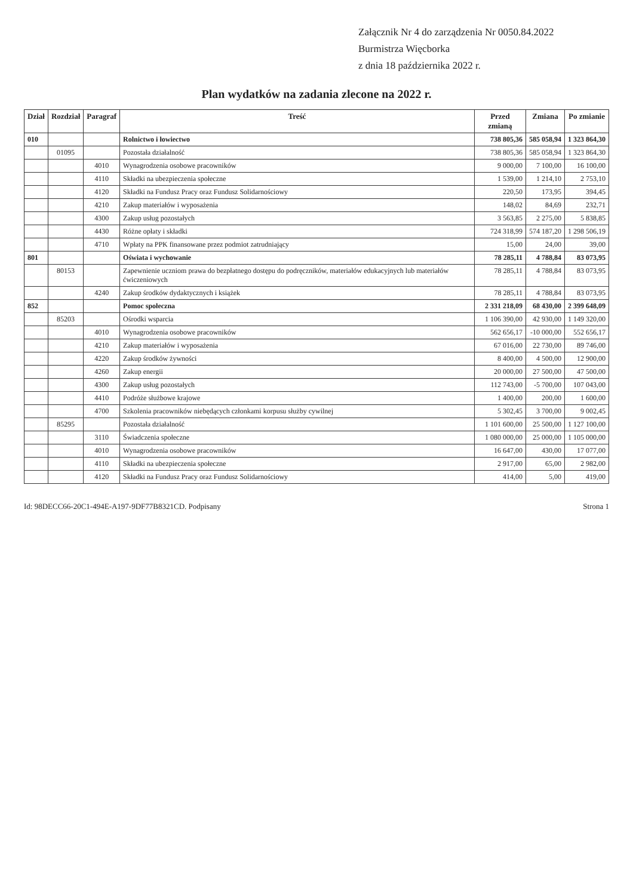Załącznik Nr 4 do zarządzenia Nr 0050.84.2022
Burmistrza Więcborka
z dnia 18 października 2022 r.
Plan wydatków na zadania zlecone na 2022 r.
| Dział | Rozdział | Paragraf | Treść | Przed zmianą | Zmiana | Po zmianie |
| --- | --- | --- | --- | --- | --- | --- |
| 010 | | | Rolnictwo i łowiectwo | 738 805,36 | 585 058,94 | 1 323 864,30 |
| | 01095 | | Pozostała działalność | 738 805,36 | 585 058,94 | 1 323 864,30 |
| | | 4010 | Wynagrodzenia osobowe pracowników | 9 000,00 | 7 100,00 | 16 100,00 |
| | | 4110 | Składki na ubezpieczenia społeczne | 1 539,00 | 1 214,10 | 2 753,10 |
| | | 4120 | Składki na Fundusz Pracy oraz Fundusz Solidarnościowy | 220,50 | 173,95 | 394,45 |
| | | 4210 | Zakup materiałów i wyposażenia | 148,02 | 84,69 | 232,71 |
| | | 4300 | Zakup usług pozostałych | 3 563,85 | 2 275,00 | 5 838,85 |
| | | 4430 | Różne opłaty i składki | 724 318,99 | 574 187,20 | 1 298 506,19 |
| | | 4710 | Wpłaty na PPK finansowane przez podmiot zatrudniający | 15,00 | 24,00 | 39,00 |
| 801 | | | Oświata i wychowanie | 78 285,11 | 4 788,84 | 83 073,95 |
| | 80153 | | Zapewnienie uczniom prawa do bezpłatnego dostępu do podręczników, materiałów edukacyjnych lub materiałów ćwiczeniowych | 78 285,11 | 4 788,84 | 83 073,95 |
| | | 4240 | Zakup środków dydaktycznych i książek | 78 285,11 | 4 788,84 | 83 073,95 |
| 852 | | | Pomoc społeczna | 2 331 218,09 | 68 430,00 | 2 399 648,09 |
| | 85203 | | Ośrodki wsparcia | 1 106 390,00 | 42 930,00 | 1 149 320,00 |
| | | 4010 | Wynagrodzenia osobowe pracowników | 562 656,17 | -10 000,00 | 552 656,17 |
| | | 4210 | Zakup materiałów i wyposażenia | 67 016,00 | 22 730,00 | 89 746,00 |
| | | 4220 | Zakup środków żywności | 8 400,00 | 4 500,00 | 12 900,00 |
| | | 4260 | Zakup energii | 20 000,00 | 27 500,00 | 47 500,00 |
| | | 4300 | Zakup usług pozostałych | 112 743,00 | -5 700,00 | 107 043,00 |
| | | 4410 | Podróże służbowe krajowe | 1 400,00 | 200,00 | 1 600,00 |
| | | 4700 | Szkolenia pracowników niebędących członkami korpusu służby cywilnej | 5 302,45 | 3 700,00 | 9 002,45 |
| | 85295 | | Pozostała działalność | 1 101 600,00 | 25 500,00 | 1 127 100,00 |
| | | 3110 | Świadczenia społeczne | 1 080 000,00 | 25 000,00 | 1 105 000,00 |
| | | 4010 | Wynagrodzenia osobowe pracowników | 16 647,00 | 430,00 | 17 077,00 |
| | | 4110 | Składki na ubezpieczenia społeczne | 2 917,00 | 65,00 | 2 982,00 |
| | | 4120 | Składki na Fundusz Pracy oraz Fundusz Solidarnościowy | 414,00 | 5,00 | 419,00 |
Id: 98DECC66-20C1-494E-A197-9DF77B8321CD. Podpisany Strona 1